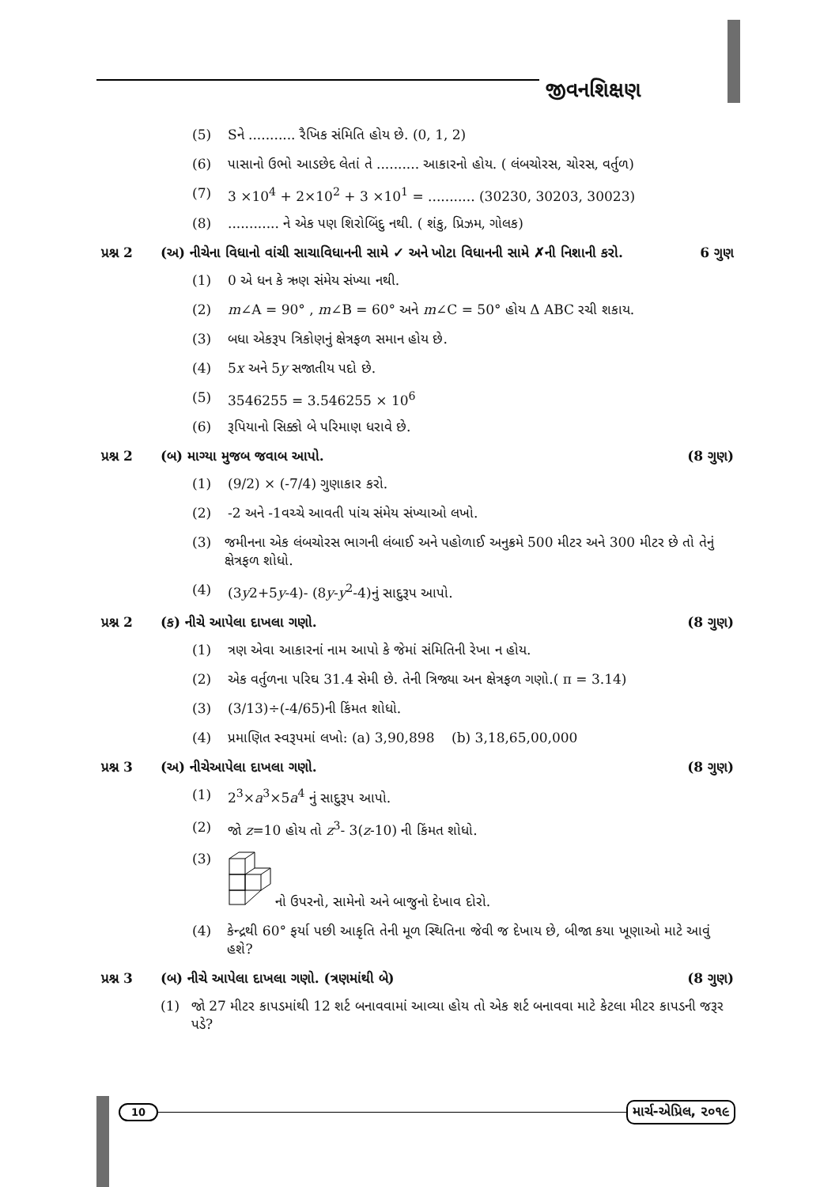જીવનશિક્ષણ
(5) Sને ........... રૈખિક સંમિતિ હોય છે. (0, 1, 2)
(6) પાસાનો ઉભો આડછેદ લેતાં તે .......... આકારનો હોય. ( લંબચોરસ, ચોરસ, વર્તુળ)
(7) 3 ×10<sup>4</sup> + 2×10<sup>2</sup> + 3 ×10<sup>1</sup> = ........... (30230, 30203, 30023)
(8)............ ને એક પણ શિરોબિંદુ નથી. ( શંકુ, પ્રિઝમ, ગોલક)
પ્રશ્ન 2 (અ) નીચેના વિધાનો વાંચી સાચાવિધાનની સામે ✓ અને ખોટા વિધાનની સામે ✗ની નિશાની કરો. 6 ગુણ
(1) 0 એ ધન કે ઋણ સંમેય સંખ્યા નથી.
(2) m∠A = 90° , m∠B = 60° અને m∠C = 50° હોય Δ ABC રચી શકાય.
(3) બધા એકરૂપ ત્રિકોણનું ક્ષેત્રફળ સમાન હોય છે.
(4) 5x અને 5y સજાતીય પદો છે.
(5) 3546255 = 3.546255 × 10<sup>6</sup>
(6) રૂપિયાનો સિક્કો બે પરિમાણ ધરાવે છે.
પ્રશ્ન 2 (બ) માગ્યા મુજબ જવાબ આપો. (8 ગુણ)
(1) (9/2) × (-7/4) ગુણાકાર કરો.
(2) -2 અને -1વચ્ચે આવતી પાંચ સંમેય સંખ્યાઓ લખો.
(3) જમીનના એક લંબચોરસ ભાગની લંબાઈ અને પહોળાઈ અનુક્રમે 500 મીટર અને 300 મીટર છે તો તેનું ક્ષેત્રફળ શોધો.
(4) (3y2+5y-4)- (8y-y<sup>2</sup>-4)નું સાદુરૂપ આપો.
પ્રશ્ન 2 (ક) નીચે આપેલા દાખલા ગણો. (8 ગુણ)
(1) ત્રણ એવા આકારનાં નામ આપો કે જેમાં સંમિતિની રેખા ન હોય.
(2) એક વર્તુળના પરિઘ 31.4 સેમી છે. તેની ત્રિજ્યા અન ક્ષેત્રફળ ગણો.( π = 3.14)
(3) (3/13)÷(-4/65)ની કિંમત શોધો.
(4) પ્રમાણિત સ્વરૂપમાં લખો: (a) 3,90,898 (b) 3,18,65,00,000
પ્રશ્ન 3 (અ) નીચેઆપેલા દાખલા ગણો. (8 ગુણ)
(1) 2<sup>3</sup>×a<sup>3</sup>×5a<sup>4</sup> નું સાદુરૂપ આપો.
(2) જો z=10 હોય તો z<sup>3</sup>- 3(z-10) ની કિંમત શોધો.
(3) નો ઉપરનો, સામેનો અને બાજુનો દેખાવ દોરો.
(4) કેન્દ્રથી 60° ફર્યા પછી આકૃતિ તેની મૂળ સ્થિતિના જેવી જ દેખાય છે, બીજા કયા ખૂણાઓ માટે આવું હશે?
પ્રશ્ન 3 (બ) નીચે આપેલા દાખલા ગણો. (ત્રણમાંથી બે) (8 ગુણ)
(1) જો 27 મીટર કાપડમાંથી 12 શર્ટ બનાવવામાં આવ્યા હોય તો એક શર્ટ બનાવવા માટે કેટલા મીટર કાપડની જરૂર પડે?
10 માર્ચ-એપ્રિલ, ૨૦૧૯